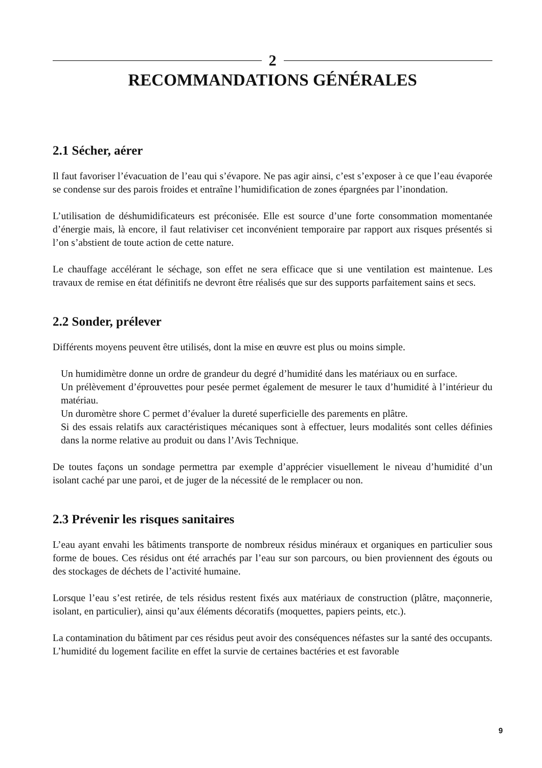2
RECOMMANDATIONS GÉNÉRALES
2.1 Sécher, aérer
Il faut favoriser l’évacuation de l’eau qui s’évapore. Ne pas agir ainsi, c’est s’exposer à ce que l’eau évaporée se condense sur des parois froides et entraîne l’humidification de zones épargnées par l’inondation.
L’utilisation de déshumidificateurs est préconisée. Elle est source d’une forte consommation momentanée d’énergie mais, là encore, il faut relativiser cet inconvénient temporaire par rapport aux risques présentés si l’on s’abstient de toute action de cette nature.
Le chauffage accélérant le séchage, son effet ne sera efficace que si une ventilation est maintenue. Les travaux de remise en état définitifs ne devront être réalisés que sur des supports parfaitement sains et secs.
2.2 Sonder, prélever
Différents moyens peuvent être utilisés, dont la mise en œuvre est plus ou moins simple.
Un humidimètre donne un ordre de grandeur du degré d’humidité dans les matériaux ou en surface.
Un prélèvement d’éprouvettes pour pesée permet également de mesurer le taux d’humidité à l’intérieur du matériau.
Un duromètre shore C permet d’évaluer la dureté superficielle des parements en plâtre.
Si des essais relatifs aux caractéristiques mécaniques sont à effectuer, leurs modalités sont celles définies dans la norme relative au produit ou dans l’Avis Technique.
De toutes façons un sondage permettra par exemple d’apprécier visuellement le niveau d’humidité d’un isolant caché par une paroi, et de juger de la nécessité de le remplacer ou non.
2.3 Prévenir les risques sanitaires
L’eau ayant envahi les bâtiments transporte de nombreux résidus minéraux et organiques en particulier sous forme de boues. Ces résidus ont été arrachés par l’eau sur son parcours, ou bien proviennent des égouts ou des stockages de déchets de l’activité humaine.
Lorsque l’eau s’est retirée, de tels résidus restent fixés aux matériaux de construction (plâtre, maçonnerie, isolant, en particulier), ainsi qu’aux éléments décoratifs (moquettes, papiers peints, etc.).
La contamination du bâtiment par ces résidus peut avoir des conséquences néfastes sur la santé des occupants. L’humidité du logement facilite en effet la survie de certaines bactéries et est favorable
9